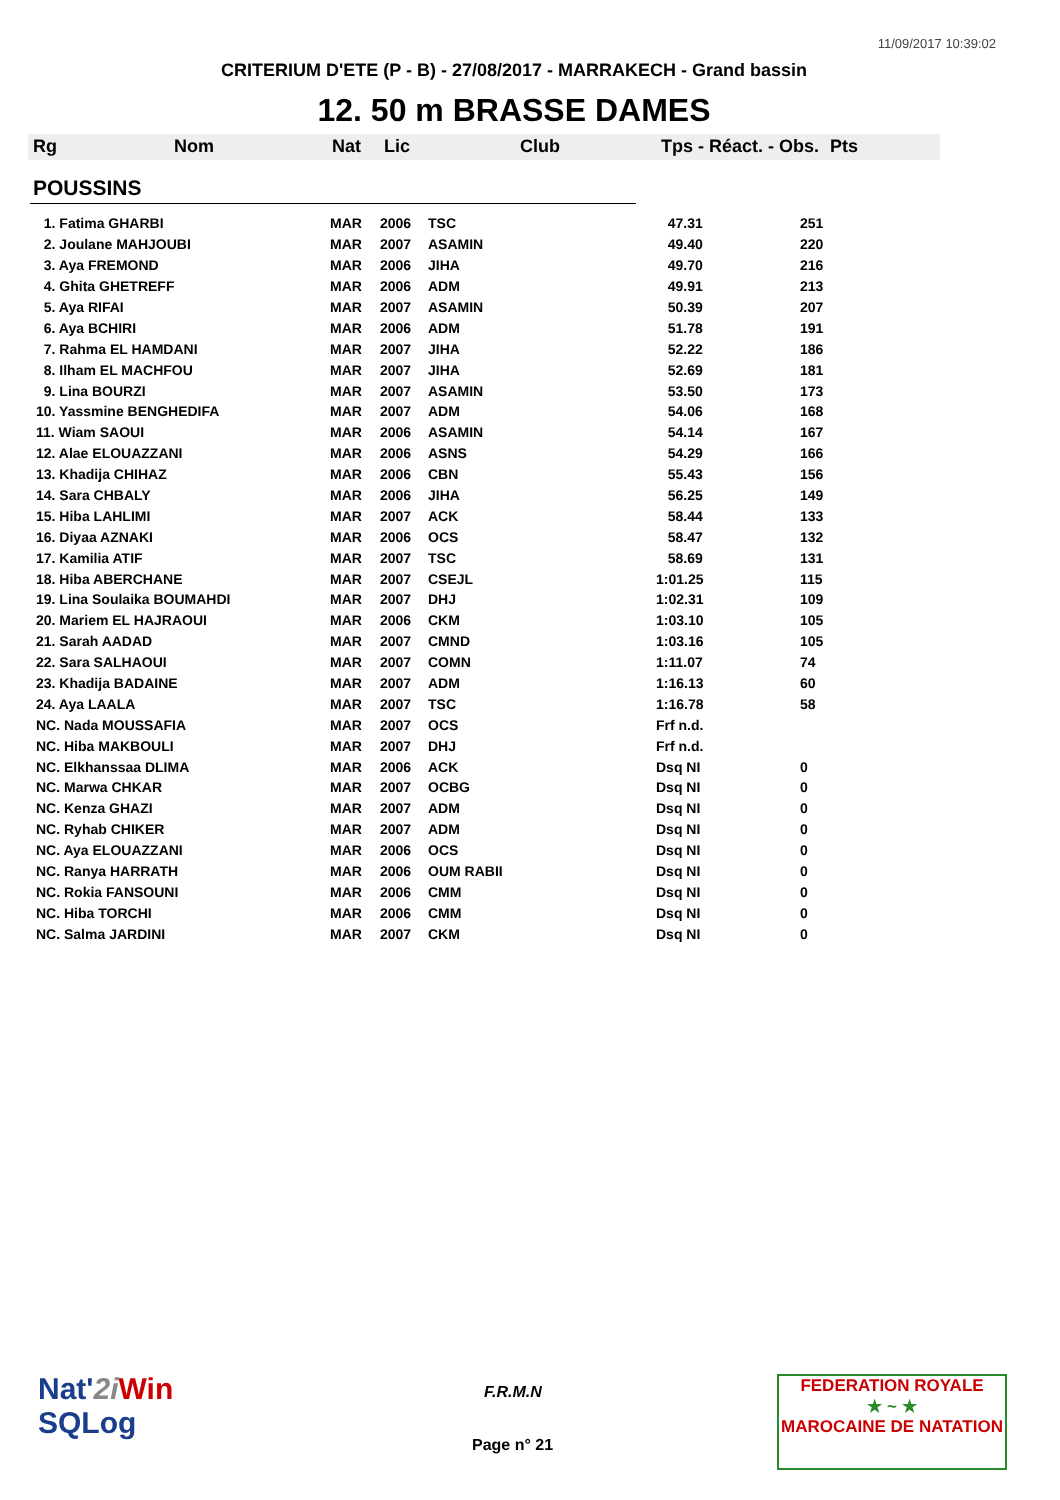11/09/2017 10:39:02
CRITERIUM D'ETE (P - B) - 27/08/2017 - MARRAKECH - Grand bassin
12. 50 m BRASSE DAMES
Rg Nom Nat Lic Club Tps - Réact. - Obs. Pts
POUSSINS
| 1. Fatima GHARBI | MAR | 2006 | TSC | 47.31 | 251 |
| 2. Joulane MAHJOUBI | MAR | 2007 | ASAMIN | 49.40 | 220 |
| 3. Aya FREMOND | MAR | 2006 | JIHA | 49.70 | 216 |
| 4. Ghita GHETREFF | MAR | 2006 | ADM | 49.91 | 213 |
| 5. Aya RIFAI | MAR | 2007 | ASAMIN | 50.39 | 207 |
| 6. Aya BCHIRI | MAR | 2006 | ADM | 51.78 | 191 |
| 7. Rahma EL HAMDANI | MAR | 2007 | JIHA | 52.22 | 186 |
| 8. Ilham EL MACHFOU | MAR | 2007 | JIHA | 52.69 | 181 |
| 9. Lina BOURZI | MAR | 2007 | ASAMIN | 53.50 | 173 |
| 10. Yassmine BENGHEDIFA | MAR | 2007 | ADM | 54.06 | 168 |
| 11. Wiam SAOUI | MAR | 2006 | ASAMIN | 54.14 | 167 |
| 12. Alae ELOUAZZANI | MAR | 2006 | ASNS | 54.29 | 166 |
| 13. Khadija CHIHAZ | MAR | 2006 | CBN | 55.43 | 156 |
| 14. Sara CHBALY | MAR | 2006 | JIHA | 56.25 | 149 |
| 15. Hiba LAHLIMI | MAR | 2007 | ACK | 58.44 | 133 |
| 16. Diyaa AZNAKI | MAR | 2006 | OCS | 58.47 | 132 |
| 17. Kamilia ATIF | MAR | 2007 | TSC | 58.69 | 131 |
| 18. Hiba ABERCHANE | MAR | 2007 | CSEJL | 1:01.25 | 115 |
| 19. Lina Soulaika BOUMAHDI | MAR | 2007 | DHJ | 1:02.31 | 109 |
| 20. Mariem EL HAJRAOUI | MAR | 2006 | CKM | 1:03.10 | 105 |
| 21. Sarah AADAD | MAR | 2007 | CMND | 1:03.16 | 105 |
| 22. Sara SALHAOUI | MAR | 2007 | COMN | 1:11.07 | 74 |
| 23. Khadija BADAINE | MAR | 2007 | ADM | 1:16.13 | 60 |
| 24. Aya LAALA | MAR | 2007 | TSC | 1:16.78 | 58 |
| NC. Nada MOUSSAFIA | MAR | 2007 | OCS | Frf n.d. | |
| NC. Hiba MAKBOULI | MAR | 2007 | DHJ | Frf n.d. | |
| NC. Elkhanssaa DLIMA | MAR | 2006 | ACK | Dsq NI | 0 |
| NC. Marwa CHKAR | MAR | 2007 | OCBG | Dsq NI | 0 |
| NC. Kenza GHAZI | MAR | 2007 | ADM | Dsq NI | 0 |
| NC. Ryhab CHIKER | MAR | 2007 | ADM | Dsq NI | 0 |
| NC. Aya ELOUAZZANI | MAR | 2006 | OCS | Dsq NI | 0 |
| NC. Ranya HARRATH | MAR | 2006 | OUM RABII | Dsq NI | 0 |
| NC. Rokia FANSOUNI | MAR | 2006 | CMM | Dsq NI | 0 |
| NC. Hiba TORCHI | MAR | 2006 | CMM | Dsq NI | 0 |
| NC. Salma JARDINI | MAR | 2007 | CKM | Dsq NI | 0 |
Nat'2i Win
SQLog
F.R.M.N
Page n° 21
FEDERATION ROYALE
★ ~ ★
MAROCAINE DE NATATION